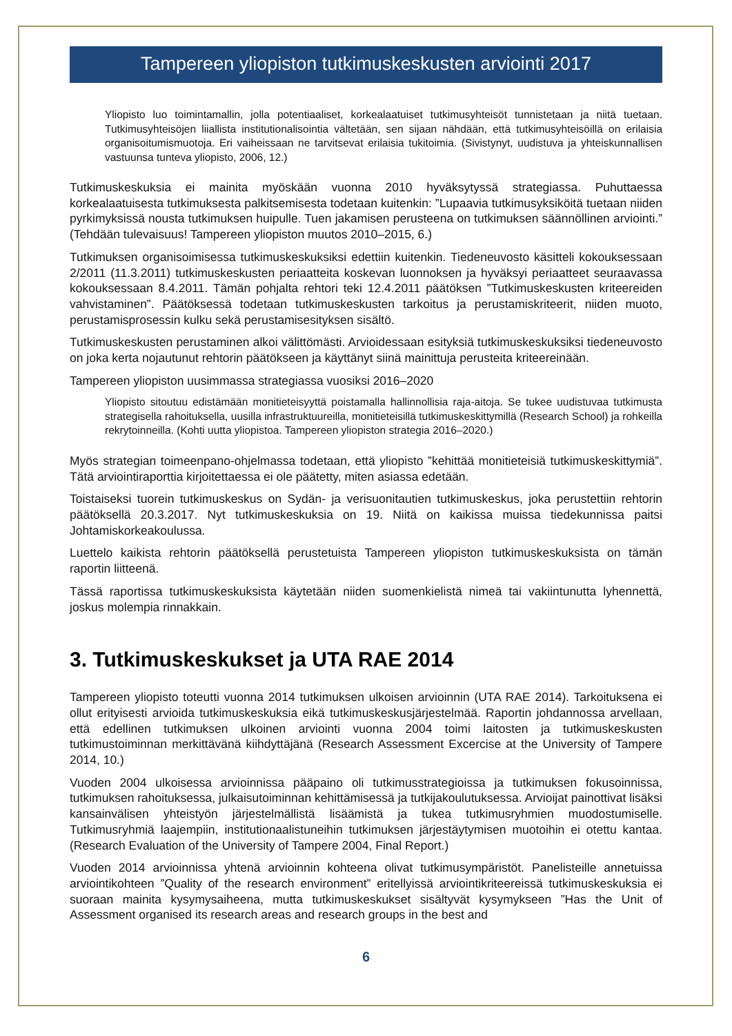Tampereen yliopiston tutkimuskeskusten arviointi 2017
Yliopisto luo toimintamallin, jolla potentiaaliset, korkealaatuiset tutkimusyhteisöt tunnistetaan ja niitä tuetaan. Tutkimusyhteisöjen liiallista institutionalisointia vältetään, sen sijaan nähdään, että tutkimusyhteisöillä on erilaisia organisoitumismuotoja. Eri vaiheissaan ne tarvitsevat erilaisia tukitoimia. (Sivistynyt, uudistuva ja yhteiskunnallisen vastuunsa tunteva yliopisto, 2006, 12.)
Tutkimuskeskuksia ei mainita myöskään vuonna 2010 hyväksytyssä strategiassa. Puhuttaessa korkealaatuisesta tutkimuksesta palkitsemisesta todetaan kuitenkin: ”Lupaavia tutkimusyksiköitä tuetaan niiden pyrkimyksissä nousta tutkimuksen huipulle. Tuen jakamisen perusteena on tutkimuksen säännöllinen arviointi.” (Tehdään tulevaisuus! Tampereen yliopiston muutos 2010–2015, 6.)
Tutkimuksen organisoimisessa tutkimuskeskuksiksi edettiin kuitenkin. Tiedeneuvosto käsitteli kokouksessaan 2/2011 (11.3.2011) tutkimuskeskusten periaatteita koskevan luonnoksen ja hyväksyi periaatteet seuraavassa kokouksessaan 8.4.2011. Tämän pohjalta rehtori teki 12.4.2011 päätöksen ”Tutkimuskeskusten kriteereiden vahvistaminen”. Päätöksessä todetaan tutkimuskeskusten tarkoitus ja perustamiskriteerit, niiden muoto, perustamisprosessin kulku sekä perustamisesityksen sisältö.
Tutkimuskeskusten perustaminen alkoi välittömästi. Arvioidessaan esityksiä tutkimuskeskuksiksi tiedeneuvosto on joka kerta nojautunut rehtorin päätökseen ja käyttänyt siinä mainittuja perusteita kriteereinään.
Tampereen yliopiston uusimmassa strategiassa vuosiksi 2016–2020
Yliopisto sitoutuu edistämään monitieteisyyttä poistamalla hallinnollisia raja-aitoja. Se tukee uudistuvaa tutkimusta strategisella rahoituksella, uusilla infrastruktuureilla, monitieteisillä tutkimuskeskittymillä (Research School) ja rohkeilla rekrytoinneilla. (Kohti uutta yliopistoa. Tampereen yliopiston strategia 2016–2020.)
Myös strategian toimeenpano-ohjelmassa todetaan, että yliopisto ”kehittää monitieteisiä tutkimuskeskittymiä”. Tätä arviointiraporttia kirjoitettaessa ei ole päätetty, miten asiassa edetään.
Toistaiseksi tuorein tutkimuskeskus on Sydän- ja verisuonitautien tutkimuskeskus, joka perustettiin rehtorin päätöksellä 20.3.2017. Nyt tutkimuskeskuksia on 19. Niitä on kaikissa muissa tiedekunnissa paitsi Johtamiskorkeakoulussa.
Luettelo kaikista rehtorin päätöksellä perustetuista Tampereen yliopiston tutkimuskeskuksista on tämän raportin liitteenä.
Tässä raportissa tutkimuskeskuksista käytetään niiden suomenkielistä nimeä tai vakiintunutta lyhennettä, joskus molempia rinnakkain.
3. Tutkimuskeskukset ja UTA RAE 2014
Tampereen yliopisto toteutti vuonna 2014 tutkimuksen ulkoisen arvioinnin (UTA RAE 2014). Tarkoituksena ei ollut erityisesti arvioida tutkimuskeskuksia eikä tutkimuskeskusjärjestelmää. Raportin johdannossa arvellaan, että edellinen tutkimuksen ulkoinen arviointi vuonna 2004 toimi laitosten ja tutkimuskeskusten tutkimustoiminnan merkittävänä kiihdyttäjänä (Research Assessment Excercise at the University of Tampere 2014, 10.)
Vuoden 2004 ulkoisessa arvioinnissa pääpaino oli tutkimusstrategioissa ja tutkimuksen fokusoinnissa, tutkimuksen rahoituksessa, julkaisutoiminnan kehittämisessä ja tutkijakoulutuksessa. Arvioijat painottivat lisäksi kansainvälisen yhteistyön järjestelmällistä lisäämistä ja tukea tutkimusryhmien muodostumiselle. Tutkimusryhmiä laajempiin, institutionaalistuneihin tutkimuksen järjestäytymisen muotoihin ei otettu kantaa. (Research Evaluation of the University of Tampere 2004, Final Report.)
Vuoden 2014 arvioinnissa yhtenä arvioinnin kohteena olivat tutkimusympäristöt. Panelisteille annetuissa arviointikohteen ”Quality of the research environment” eritellyissä arviointikriteereissä tutkimuskeskuksia ei suoraan mainita kysymysaiheena, mutta tutkimuskeskukset sisältyvät kysymykseen ”Has the Unit of Assessment organised its research areas and research groups in the best and
6